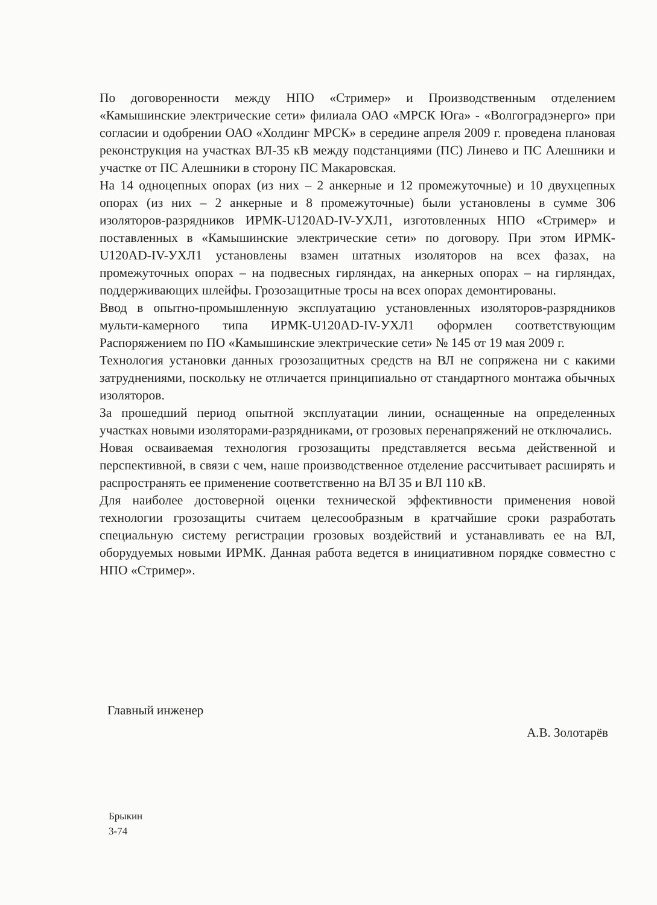По договоренности между НПО «Стример» и Производственным отделением «Камышинские электрические сети» филиала ОАО «МРСК Юга» - «Волгоградэнерго» при согласии и одобрении ОАО «Холдинг МРСК» в середине апреля 2009 г. проведена плановая реконструкция на участках ВЛ-35 кВ между подстанциями (ПС) Линево и ПС Алешники и участке от ПС Алешники в сторону ПС Макаровская.
На 14 одноцепных опорах (из них – 2 анкерные и 12 промежуточные) и 10 двухцепных опорах (из них – 2 анкерные и 8 промежуточные) были установлены в сумме 306 изоляторов-разрядников ИРМК-U120AD-IV-УХЛ1, изготовленных НПО «Стример» и поставленных в «Камышинские электрические сети» по договору. При этом ИРМК-U120AD-IV-УХЛ1 установлены взамен штатных изоляторов на всех фазах, на промежуточных опорах – на подвесных гирляндах, на анкерных опорах – на гирляндах, поддерживающих шлейфы. Грозозащитные тросы на всех опорах демонтированы.
Ввод в опытно-промышленную эксплуатацию установленных изоляторов-разрядников мульти-камерного типа ИРМК-U120AD-IV-УХЛ1 оформлен соответствующим Распоряжением по ПО «Камышинские электрические сети» № 145 от 19 мая 2009 г.
Технология установки данных грозозащитных средств на ВЛ не сопряжена ни с какими затруднениями, поскольку не отличается принципиально от стандартного монтажа обычных изоляторов.
За прошедший период опытной эксплуатации линии, оснащенные на определенных участках новыми изоляторами-разрядниками, от грозовых перенапряжений не отключались.
Новая осваиваемая технология грозозащиты представляется весьма действенной и перспективной, в связи с чем, наше производственное отделение рассчитывает расширять и распространять ее применение соответственно на ВЛ 35 и ВЛ 110 кВ.
Для наиболее достоверной оценки технической эффективности применения новой технологии грозозащиты считаем целесообразным в кратчайшие сроки разработать специальную систему регистрации грозовых воздействий и устанавливать ее на ВЛ, оборудуемых новыми ИРМК. Данная работа ведется в инициативном порядке совместно с НПО «Стример».
Главный инженер
А.В. Золотарёв
Брыкин
3-74